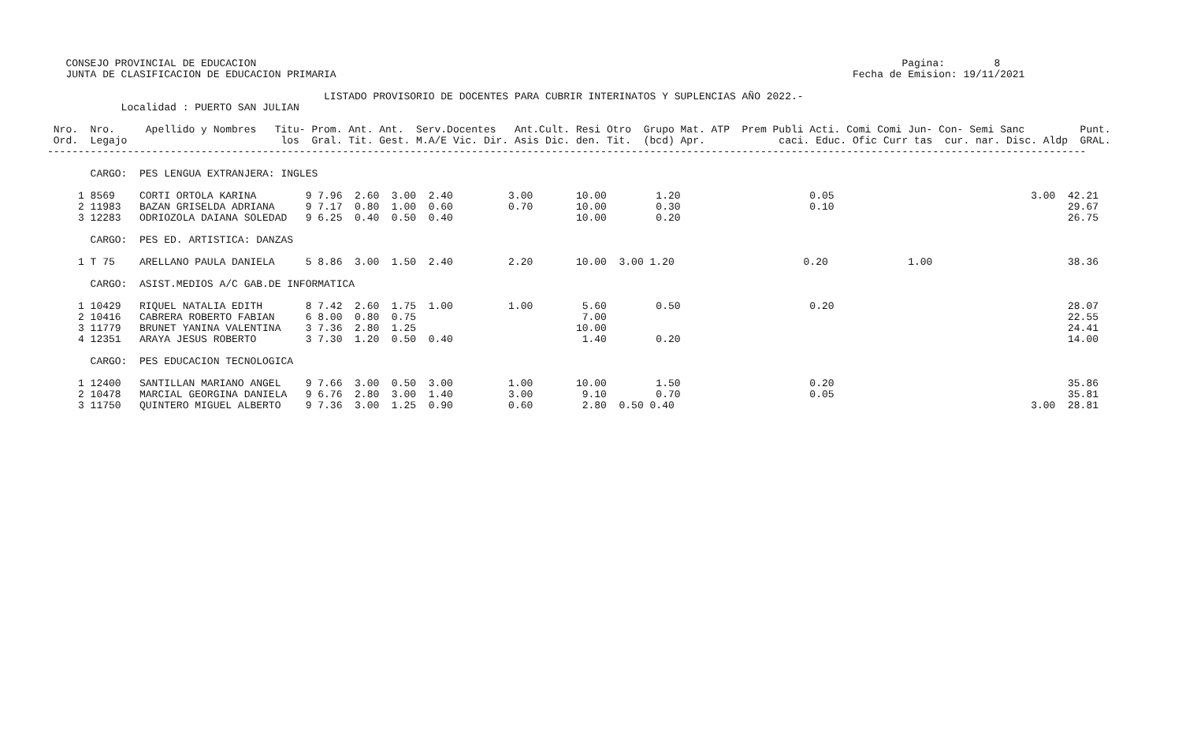CONSEJO PROVINCIAL DE EDUCACION                                                                                                         Pagina:        8
   JUNTA DE CLASIFICACION DE EDUCACION PRIMARIA                                                                                    Fecha de Emision: 19/11/2021

                                             LISTADO PROVISORIO DE DOCENTES PARA CUBRIR INTERINATOS Y SUPLENCIAS AÑO 2022.-
            Localidad : PUERTO SAN JULIAN

 Nro.  Nro.     Apellido y Nombres   Titu- Prom. Ant. Ant.  Serv.Docentes   Ant.Cult. Resi Otro  Grupo Mat. ATP  Prem Publi Acti. Comi Comi Jun- Con- Semi Sanc         Punt.
 Ord.  Legajo                         los  Gral. Tit. Gest. M.A/E Vic. Dir. Asis Dic. den. Tit.  (bcd) Apr.            caci. Educ. Ofic Curr tas  cur. nar. Disc. Aldp  GRAL.
-------------------------------------------------------------------------------------------------------------------------------------------------------------------------

       CARGO:  PES LENGUA EXTRANJERA: INGLES

     1 8569    CORTI ORTOLA KARINA        9 7.96  2.60  3.00  2.40         3.00       10.00        1.20                     0.05                                3.00  42.21
     2 11983   BAZAN GRISELDA ADRIANA     9 7.17  0.80  1.00  0.60         0.70       10.00        0.30                     0.10                                      29.67
     3 12283   ODRIOZOLA DAIANA SOLEDAD   9 6.25  0.40  0.50  0.40                    10.00        0.20                                                               26.75

       CARGO:  PES ED. ARTISTICA: DANZAS

     1 T 75    ARELLANO PAULA DANIELA     5 8.86  3.00  1.50  2.40         2.20       10.00  3.00 1.20                     0.20             1.00                      38.36

       CARGO:  ASIST.MEDIOS A/C GAB.DE INFORMATICA

     1 10429   RIQUEL NATALIA EDITH       8 7.42  2.60  1.75  1.00         1.00        5.60        0.50                     0.20                                      28.07
     2 10416   CABRERA ROBERTO FABIAN     6 8.00  0.80  0.75                           7.00                                                                           22.55
     3 11779   BRUNET YANINA VALENTINA    3 7.36  2.80  1.25                          10.00                                                                           24.41
     4 12351   ARAYA JESUS ROBERTO        3 7.30  1.20  0.50  0.40                     1.40        0.20                                                               14.00

       CARGO:  PES EDUCACION TECNOLOGICA

     1 12400   SANTILLAN MARIANO ANGEL    9 7.66  3.00  0.50  3.00         1.00       10.00        1.50                     0.20                                      35.86
     2 10478   MARCIAL GEORGINA DANIELA   9 6.76  2.80  3.00  1.40         3.00        9.10        0.70                     0.05                                      35.81
     3 11750   QUINTERO MIGUEL ALBERTO    9 7.36  3.00  1.25  0.90         0.60        2.80  0.50 0.40                                                          3.00  28.81